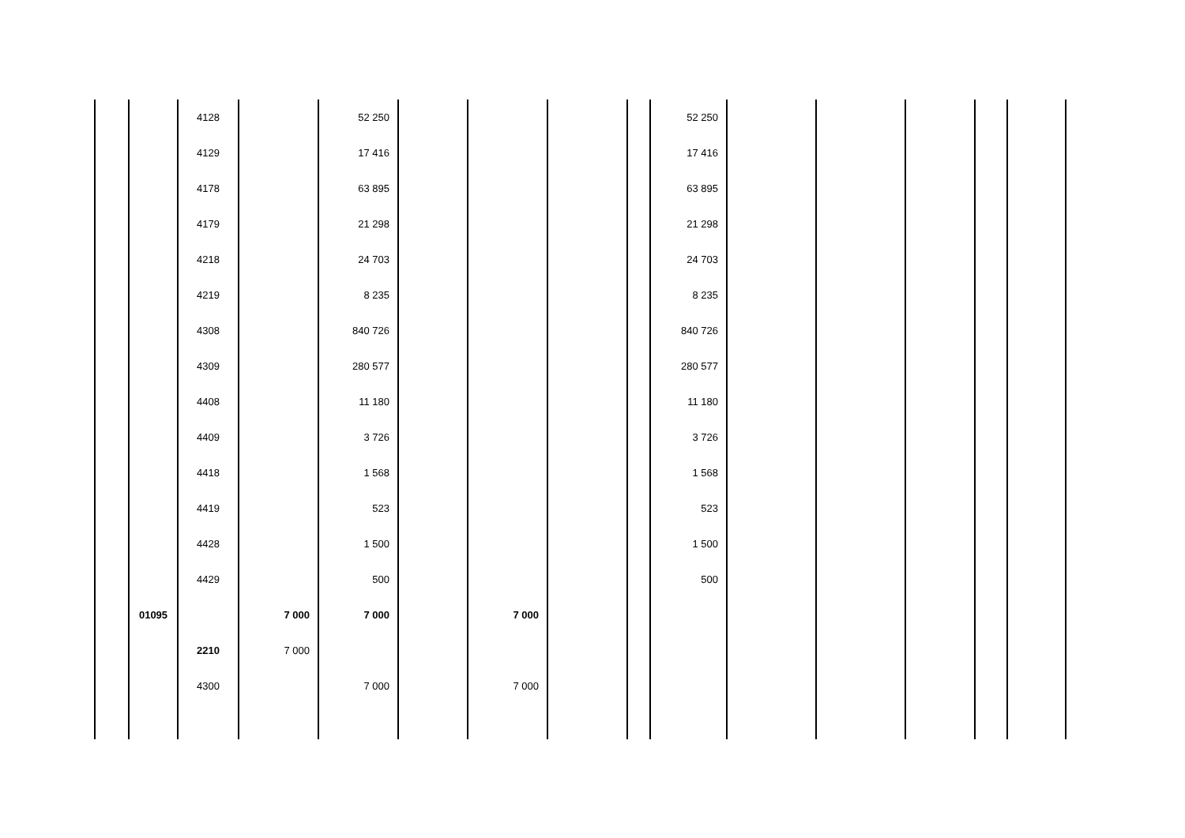| | | 4128 | | 52 250 | | | | | 52 250 | | | | | |
| | | 4129 | | 17 416 | | | | | 17 416 | | | | | |
| | | 4178 | | 63 895 | | | | | 63 895 | | | | | |
| | | 4179 | | 21 298 | | | | | 21 298 | | | | | |
| | | 4218 | | 24 703 | | | | | 24 703 | | | | | |
| | | 4219 | | 8 235 | | | | | 8 235 | | | | | |
| | | 4308 | | 840 726 | | | | | 840 726 | | | | | |
| | | 4309 | | 280 577 | | | | | 280 577 | | | | | |
| | | 4408 | | 11 180 | | | | | 11 180 | | | | | |
| | | 4409 | | 3 726 | | | | | 3 726 | | | | | |
| | | 4418 | | 1 568 | | | | | 1 568 | | | | | |
| | | 4419 | | 523 | | | | | 523 | | | | | |
| | | 4428 | | 1 500 | | | | | 1 500 | | | | | |
| | | 4429 | | 500 | | | | | 500 | | | | | |
| | 01095 | | 7 000 | 7 000 | | 7 000 | | | | | | | | |
| | | 2210 | 7 000 | | | | | | | | | | | |
| | | 4300 | | 7 000 | | 7 000 | | | | | | | | |